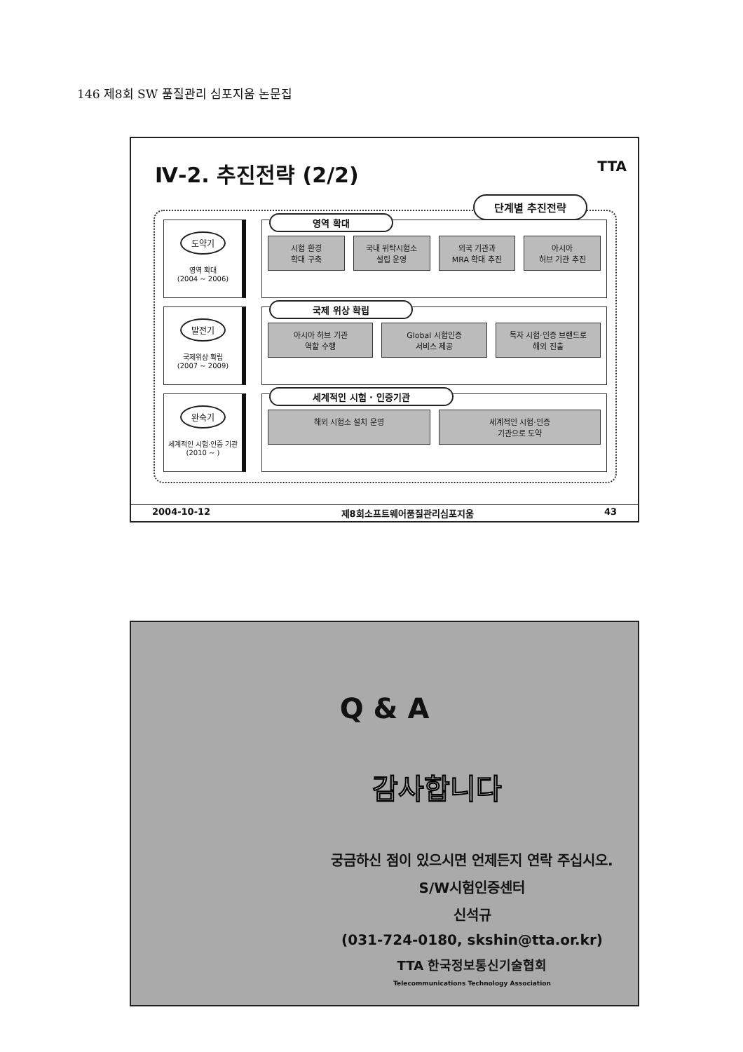146 제8회 SW 품질관리 심포지움 논문집
Ⅳ-2. 추진전략 (2/2) TTA
단계별 추진전략
도약기
영역 확대
(2004 ~ 2006)
영역 확대
시험 환경
확대 구축
국내 위탁시험소
설립 운영
외국 기관과
MRA 확대 추진
아시아
허브 기관 추진
발전기
국제위상 확립
(2007 ~ 2009)
국제 위상 확립
아시아 허브 기관
역할 수행
Global 시험인증
서비스 제공
독자 시험·인증 브랜드로
해외 진출
완숙기
세계적인 시험·인증 기관
(2010 ~ )
세계적인 시험 · 인증기관
해외 시험소 설치 운영 세계적인 시험·인증
기관으로 도약
2004-10-12 제8회소프트웨어품질관리심포지움 43
Q & A
감사합니다
궁금하신 점이 있으시면 언제든지 연락 주십시오.
S/W시험인증센터
신석규
(031-724-0180, skshin@tta.or.kr)
TTA 한국정보통신기술협회
Telecommunications Technology Association